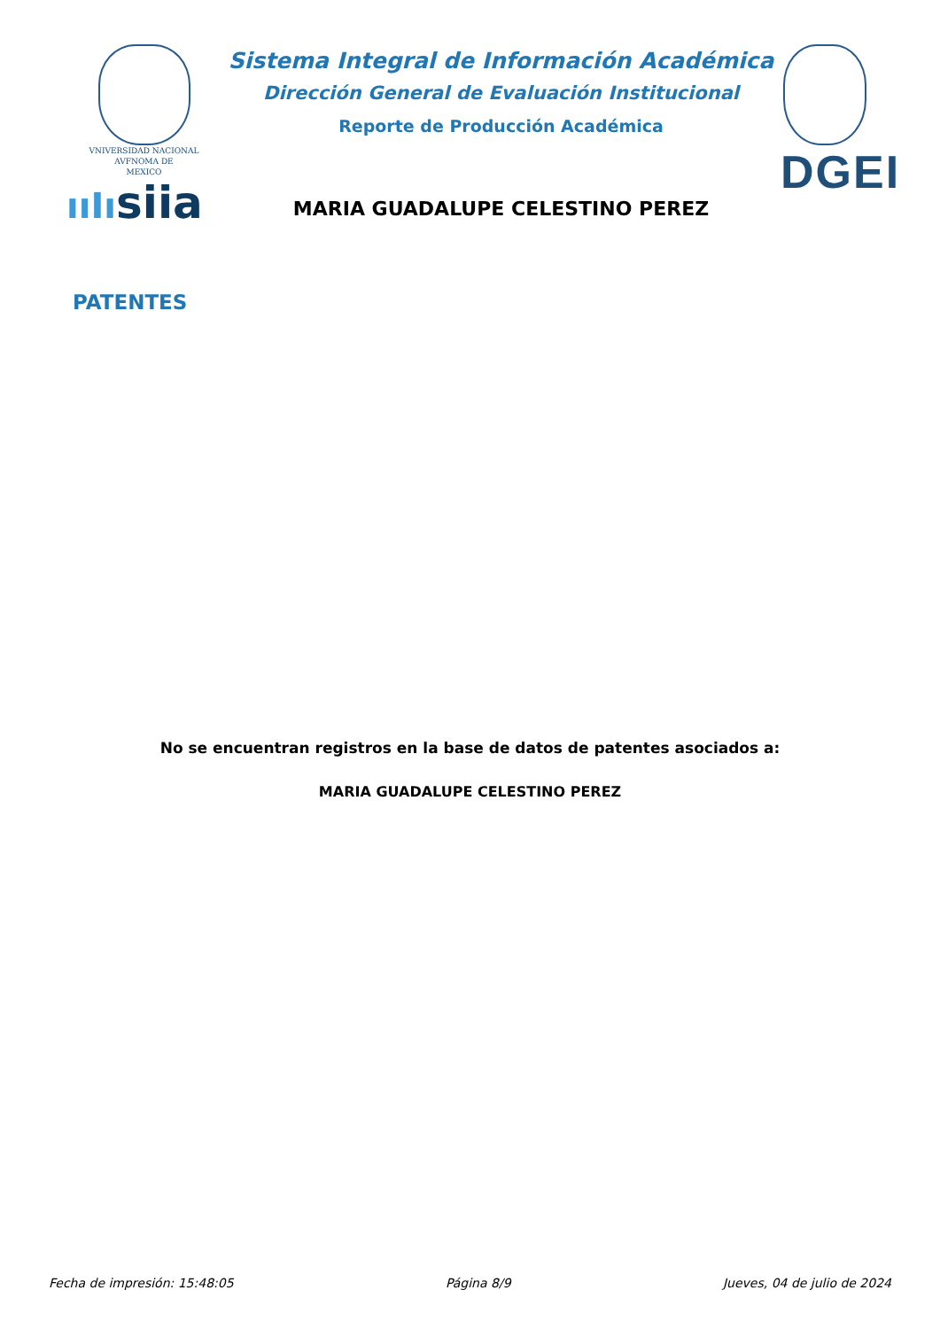VNIVERSIDAD NACIONAL
AVFNOMA DE
MEXICO
ııIısiia
Sistema Integral de Información Académica
Dirección General de Evaluación Institucional
Reporte de Producción Académica
MARIA GUADALUPE CELESTINO PEREZ
DGEI
PATENTES
No se encuentran registros en la base de datos de patentes asociados a:
MARIA GUADALUPE CELESTINO PEREZ
Fecha de impresión: 15:48:05 Página 8/9 Jueves, 04 de julio de 2024